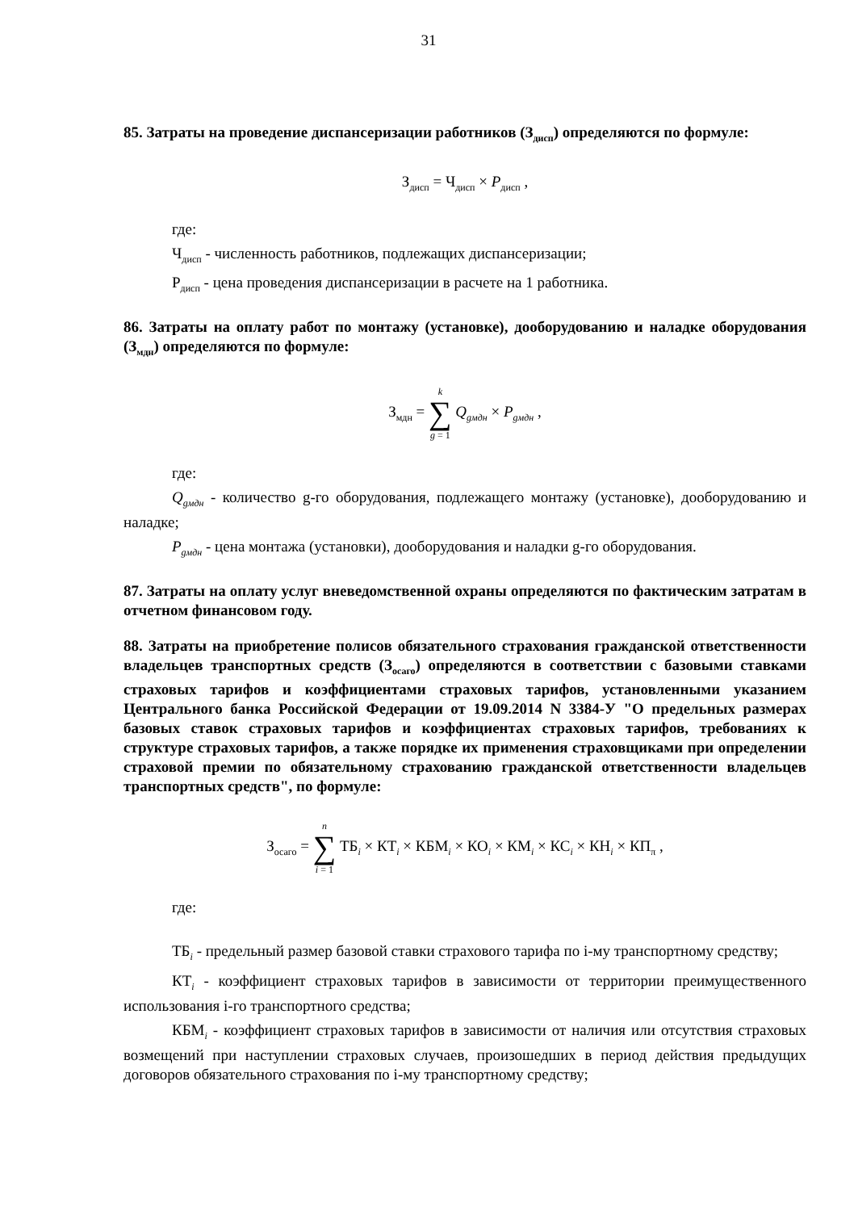31
85. Затраты на проведение диспансеризации работников (З<sub>дисп</sub>) определяются по формуле:
З<sub>дисп</sub> = Ч<sub>дисп</sub> × P<sub>дисп</sub> ,
где:
Ч<sub>дисп</sub> - численность работников, подлежащих диспансеризации;
P<sub>дисп</sub> - цена проведения диспансеризации в расчете на 1 работника.
86. Затраты на оплату работ по монтажу (установке), дооборудованию и наладке оборудования (З<sub>мдн</sub>) определяются по формуле:
З<sub>мдн</sub> = k ∑ g = 1 Q<sub>gмдн</sub> × P<sub>gмдн</sub> ,
где:
Q<sub>gмдн</sub> - количество g-го оборудования, подлежащего монтажу (установке), дооборудованию и наладке;
P<sub>gмдн</sub> - цена монтажа (установки), дооборудования и наладки g-го оборудования.
87. Затраты на оплату услуг вневедомственной охраны определяются по фактическим затратам в отчетном финансовом году.
88. Затраты на приобретение полисов обязательного страхования гражданской ответственности владельцев транспортных средств (З<sub>осаго</sub>) определяются в соответствии с базовыми ставками страховых тарифов и коэффициентами страховых тарифов, установленными указанием Центрального банка Российской Федерации от 19.09.2014 N 3384-У "О предельных размерах базовых ставок страховых тарифов и коэффициентах страховых тарифов, требованиях к структуре страховых тарифов, а также порядке их применения страховщиками при определении страховой премии по обязательному страхованию гражданской ответственности владельцев транспортных средств", по формуле:
З<sub>осаго</sub> = n ∑ i = 1 ТБ<sub>i</sub> × КТ<sub>i</sub> × КБМ<sub>i</sub> × КО<sub>i</sub> × КМ<sub>i</sub> × КС<sub>i</sub> × КН<sub>i</sub> × КП<sub>π</sub> ,
где:
ТБ<sub>i</sub> - предельный размер базовой ставки страхового тарифа по i-му транспортному средству;
КТ<sub>i</sub> - коэффициент страховых тарифов в зависимости от территории преимущественного использования i-го транспортного средства;
КБМ<sub>i</sub> - коэффициент страховых тарифов в зависимости от наличия или отсутствия страховых возмещений при наступлении страховых случаев, произошедших в период действия предыдущих договоров обязательного страхования по i-му транспортному средству;